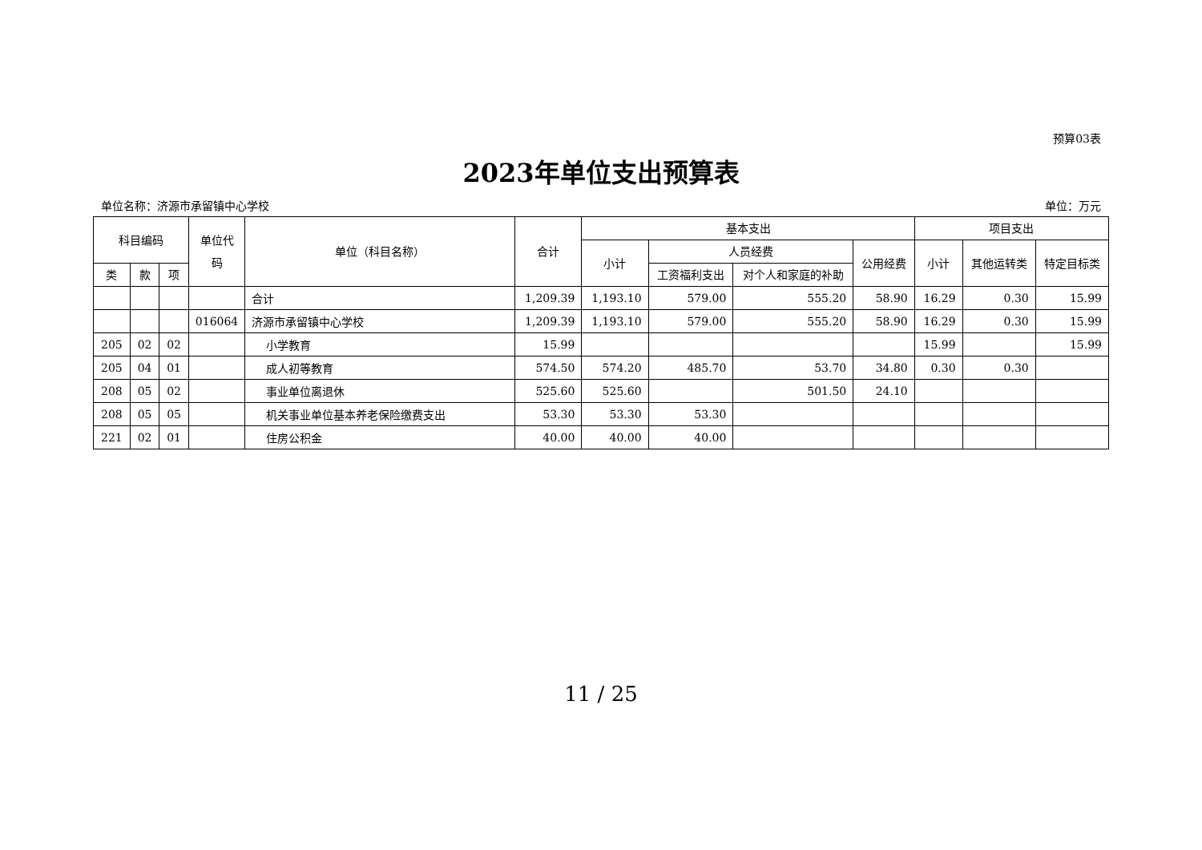预算03表
2023年单位支出预算表
单位名称：济源市承留镇中心学校 单位：万元
| 科目编码 | | | 单位代码 | 单位（科目名称） | 合计 | 基本支出 | | | | 项目支出 | | |
| --- | --- | --- | --- | --- | --- | --- | --- | --- | --- | --- | --- | --- |
| | | | | | | 小计 | 人员经费 | | 公用经费 | 小计 | 其他运转类 | 特定目标类 |
| 类 | 款 | 项 | | | | | 工资福利支出 | 对个人和家庭的补助 | | | | |
| | | | | 合计 | 1,209.39 | 1,193.10 | 579.00 | 555.20 | 58.90 | 16.29 | 0.30 | 15.99 |
| | | | 016064 | 济源市承留镇中心学校 | 1,209.39 | 1,193.10 | 579.00 | 555.20 | 58.90 | 16.29 | 0.30 | 15.99 |
| 205 | 02 | 02 | | 小学教育 | 15.99 | | | | | 15.99 | | 15.99 |
| 205 | 04 | 01 | | 成人初等教育 | 574.50 | 574.20 | 485.70 | 53.70 | 34.80 | 0.30 | 0.30 | |
| 208 | 05 | 02 | | 事业单位离退休 | 525.60 | 525.60 | | 501.50 | 24.10 | | | |
| 208 | 05 | 05 | | 机关事业单位基本养老保险缴费支出 | 53.30 | 53.30 | 53.30 | | | | | |
| 221 | 02 | 01 | | 住房公积金 | 40.00 | 40.00 | 40.00 | | | | | |
11 / 25